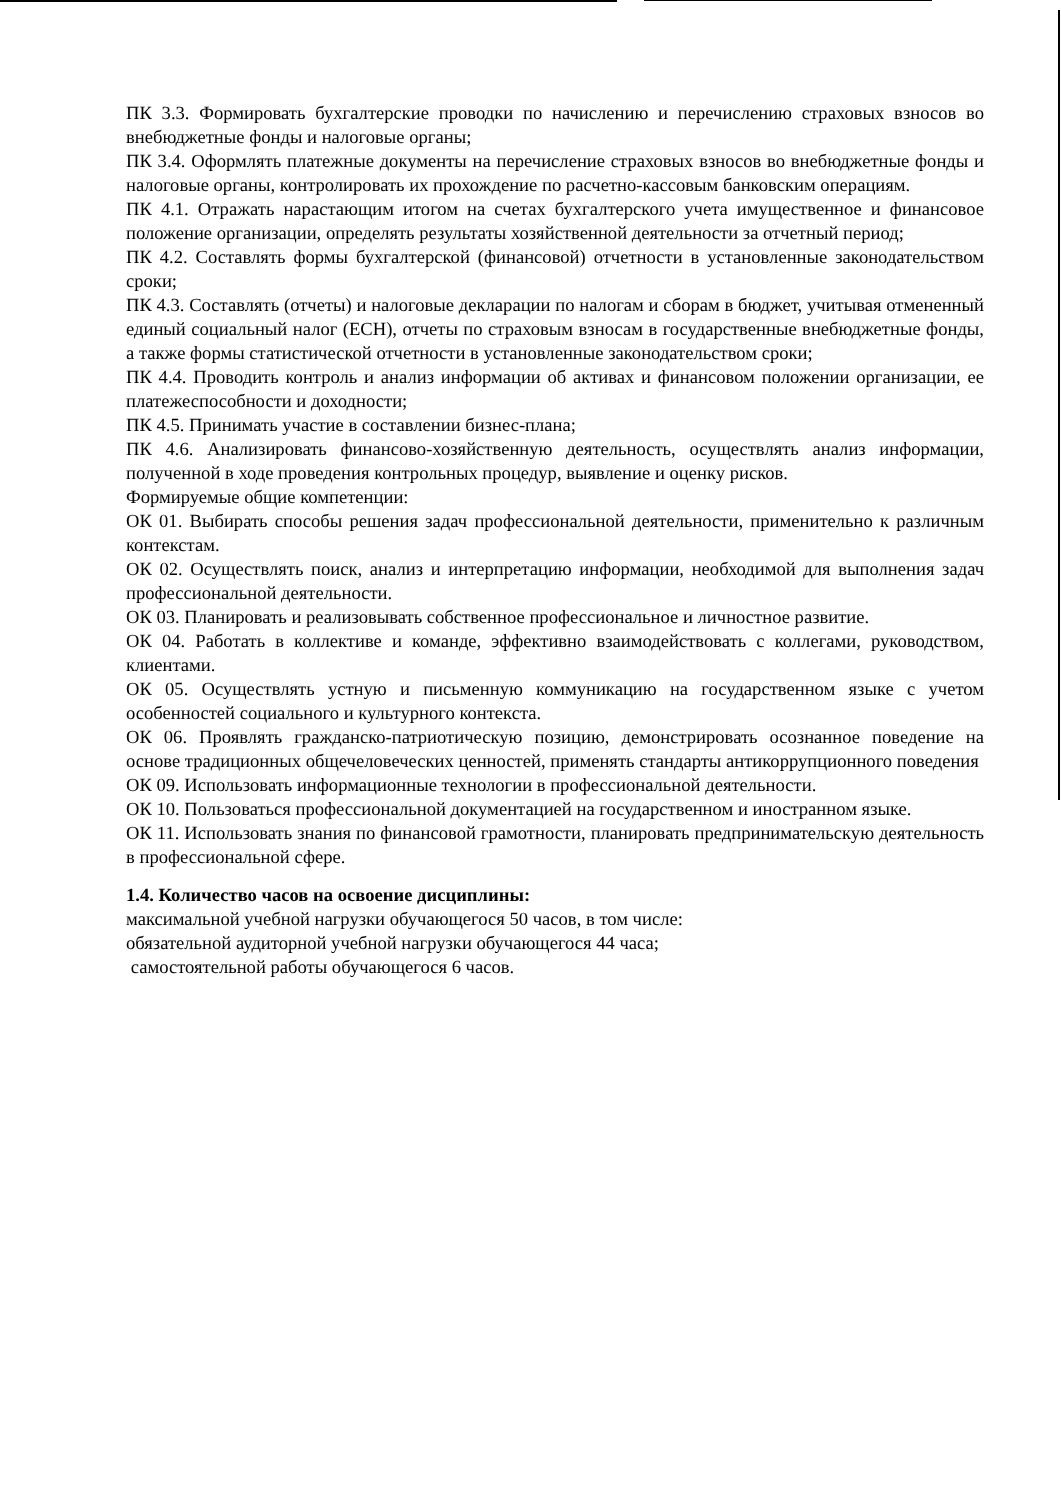ПК 3.3. Формировать бухгалтерские проводки по начислению и перечислению страховых взносов во внебюджетные фонды и налоговые органы;
ПК 3.4. Оформлять платежные документы на перечисление страховых взносов во внебюджетные фонды и налоговые органы, контролировать их прохождение по расчетно-кассовым банковским операциям.
ПК 4.1. Отражать нарастающим итогом на счетах бухгалтерского учета имущественное и финансовое положение организации, определять результаты хозяйственной деятельности за отчетный период;
ПК 4.2. Составлять формы бухгалтерской (финансовой) отчетности в установленные законодательством сроки;
ПК 4.3. Составлять (отчеты) и налоговые декларации по налогам и сборам в бюджет, учитывая отмененный единый социальный налог (ЕСН), отчеты по страховым взносам в государственные внебюджетные фонды, а также формы статистической отчетности в установленные законодательством сроки;
ПК 4.4. Проводить контроль и анализ информации об активах и финансовом положении организации, ее платежеспособности и доходности;
ПК 4.5. Принимать участие в составлении бизнес-плана;
ПК 4.6. Анализировать финансово-хозяйственную деятельность, осуществлять анализ информации, полученной в ходе проведения контрольных процедур, выявление и оценку рисков.
Формируемые общие компетенции:
ОК 01. Выбирать способы решения задач профессиональной деятельности, применительно к различным контекстам.
ОК 02. Осуществлять поиск, анализ и интерпретацию информации, необходимой для выполнения задач профессиональной деятельности.
ОК 03. Планировать и реализовывать собственное профессиональное и личностное развитие.
ОК 04. Работать в коллективе и команде, эффективно взаимодействовать с коллегами, руководством, клиентами.
ОК 05. Осуществлять устную и письменную коммуникацию на государственном языке с учетом особенностей социального и культурного контекста.
ОК 06. Проявлять гражданско-патриотическую позицию, демонстрировать осознанное поведение на основе традиционных общечеловеческих ценностей, применять стандарты антикоррупционного поведения
ОК 09. Использовать информационные технологии в профессиональной деятельности.
ОК 10. Пользоваться профессиональной документацией на государственном и иностранном языке.
ОК 11. Использовать знания по финансовой грамотности, планировать предпринимательскую деятельность в профессиональной сфере.
1.4. Количество часов на освоение дисциплины:
максимальной учебной нагрузки обучающегося 50 часов, в том числе:
обязательной аудиторной учебной нагрузки обучающегося 44 часа;
самостоятельной работы обучающегося 6 часов.